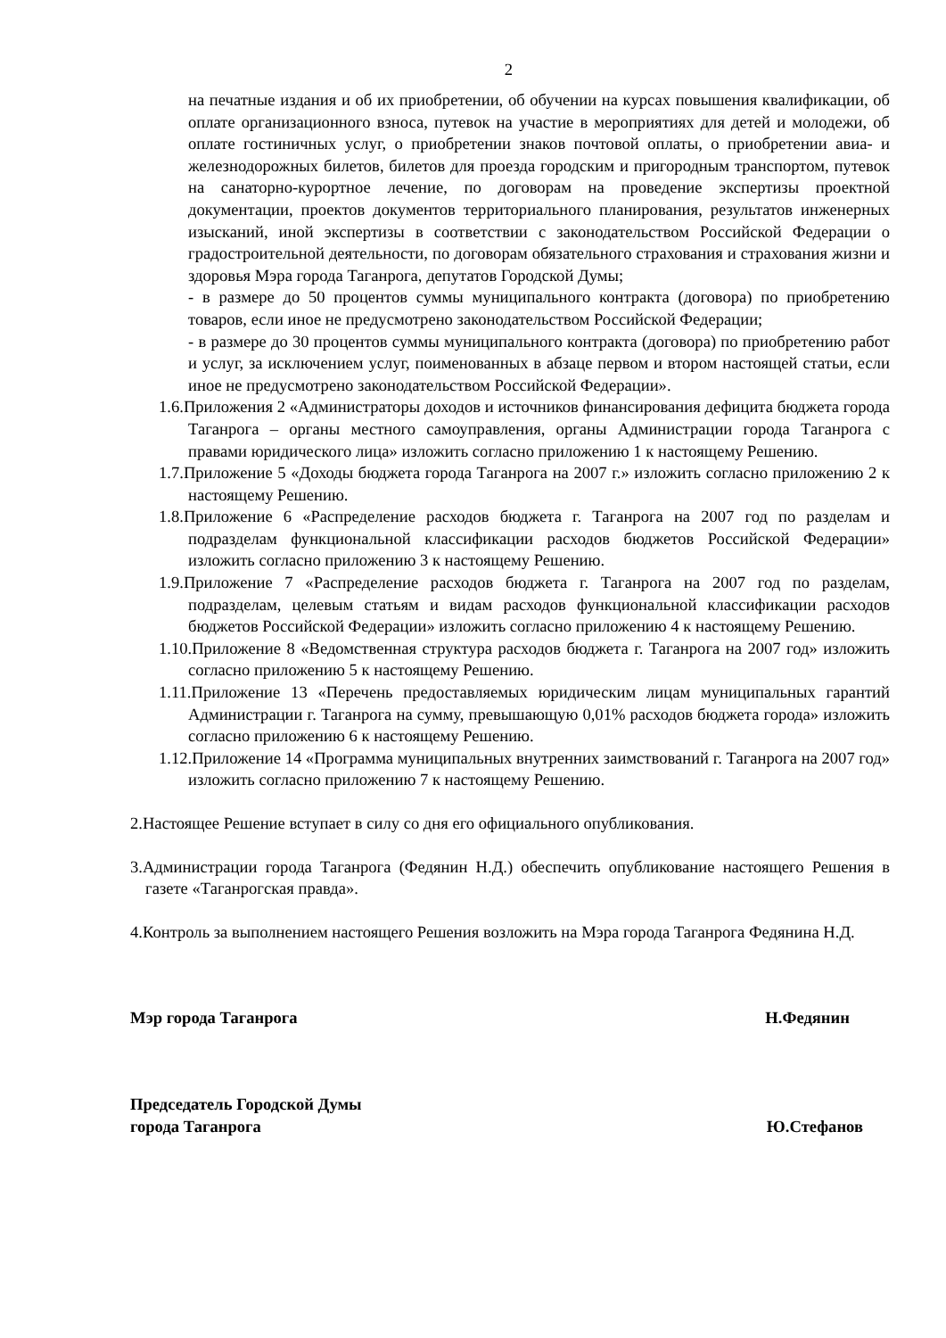2
на печатные издания и об их приобретении, об обучении на курсах повышения квалификации, об оплате организационного взноса, путевок на участие в мероприятиях для детей и молодежи, об оплате гостиничных услуг, о приобретении знаков почтовой оплаты, о приобретении авиа- и железнодорожных билетов, билетов для проезда городским и пригородным транспортом, путевок на санаторно-курортное лечение, по договорам на проведение экспертизы проектной документации, проектов документов территориального планирования, результатов инженерных изысканий, иной экспертизы в соответствии с законодательством Российской Федерации о градостроительной деятельности, по договорам обязательного страхования и страхования жизни и здоровья Мэра города Таганрога, депутатов Городской Думы;
- в размере до 50 процентов суммы муниципального контракта (договора) по приобретению товаров, если иное не предусмотрено законодательством Российской Федерации;
- в размере до 30 процентов суммы муниципального контракта (договора) по приобретению работ и услуг, за исключением услуг, поименованных в абзаце первом и втором настоящей статьи, если иное не предусмотрено законодательством Российской Федерации».
1.6.Приложения 2 «Администраторы доходов и источников финансирования дефицита бюджета города Таганрога – органы местного самоуправления, органы Администрации города Таганрога с правами юридического лица» изложить согласно приложению 1 к настоящему Решению.
1.7.Приложение 5 «Доходы бюджета города Таганрога на 2007 г.» изложить согласно приложению 2 к настоящему Решению.
1.8.Приложение 6 «Распределение расходов бюджета г. Таганрога на 2007 год по разделам и подразделам функциональной классификации расходов бюджетов Российской Федерации» изложить согласно приложению 3 к настоящему Решению.
1.9.Приложение 7 «Распределение расходов бюджета г. Таганрога на 2007 год по разделам, подразделам, целевым статьям и видам расходов функциональной классификации расходов бюджетов Российской Федерации» изложить согласно приложению 4 к настоящему Решению.
1.10.Приложение 8 «Ведомственная структура расходов бюджета г. Таганрога на 2007 год» изложить согласно приложению 5 к настоящему Решению.
1.11.Приложение 13 «Перечень предоставляемых юридическим лицам муниципальных гарантий Администрации г. Таганрога на сумму, превышающую 0,01% расходов бюджета города» изложить согласно приложению 6 к настоящему Решению.
1.12.Приложение 14 «Программа муниципальных внутренних заимствований г. Таганрога на 2007 год» изложить согласно приложению 7 к настоящему Решению.
2.Настоящее Решение вступает в силу со дня его официального опубликования.
3.Администрации города Таганрога (Федянин Н.Д.) обеспечить опубликование настоящего Решения в газете «Таганрогская правда».
4.Контроль за выполнением настоящего Решения возложить на Мэра города Таганрога Федянина Н.Д.
Мэр города Таганрога Н.Федянин
Председатель Городской Думы
города Таганрога Ю.Стефанов